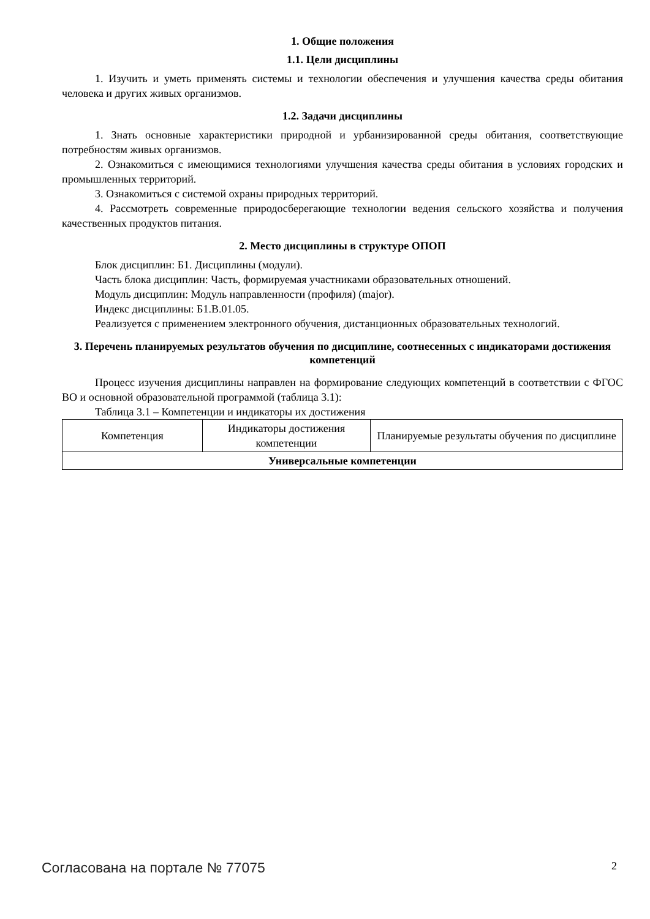1. Общие положения
1.1. Цели дисциплины
1. Изучить и уметь применять системы и технологии обеспечения и улучшения качества среды обитания человека и других живых организмов.
1.2. Задачи дисциплины
1. Знать основные характеристики природной и урбанизированной среды обитания, соответствующие потребностям живых организмов.
2. Ознакомиться с имеющимися технологиями улучшения качества среды обитания в условиях городских и промышленных территорий.
3. Ознакомиться с системой охраны природных территорий.
4. Рассмотреть современные природосберегающие технологии ведения сельского хозяйства и получения качественных продуктов питания.
2. Место дисциплины в структуре ОПОП
Блок дисциплин: Б1. Дисциплины (модули).
Часть блока дисциплин: Часть, формируемая участниками образовательных отношений.
Модуль дисциплин: Модуль направленности (профиля) (major).
Индекс дисциплины: Б1.В.01.05.
Реализуется с применением электронного обучения, дистанционных образовательных технологий.
3. Перечень планируемых результатов обучения по дисциплине, соотнесенных с индикаторами достижения компетенций
Процесс изучения дисциплины направлен на формирование следующих компетенций в соответствии с ФГОС ВО и основной образовательной программой (таблица 3.1):
Таблица 3.1 – Компетенции и индикаторы их достижения
| Компетенция | Индикаторы достижения компетенции | Планируемые результаты обучения по дисциплине |
| --- | --- | --- |
| Универсальные компетенции | | |
Согласована на портале № 77075 2